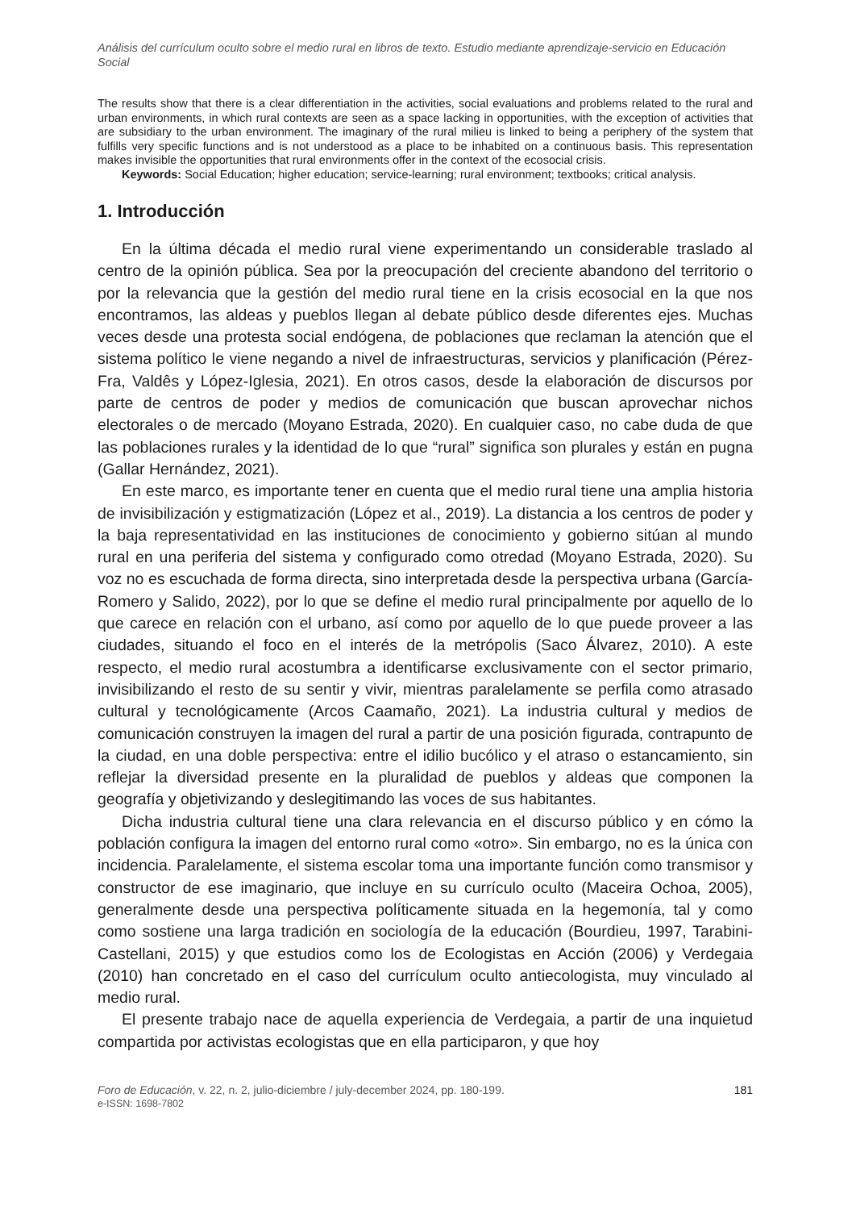Análisis del currículum oculto sobre el medio rural en libros de texto. Estudio mediante aprendizaje-servicio en Educación Social
The results show that there is a clear differentiation in the activities, social evaluations and problems related to the rural and urban environments, in which rural contexts are seen as a space lacking in opportunities, with the exception of activities that are subsidiary to the urban environment. The imaginary of the rural milieu is linked to being a periphery of the system that fulfills very specific functions and is not understood as a place to be inhabited on a continuous basis. This representation makes invisible the opportunities that rural environments offer in the context of the ecosocial crisis.
Keywords: Social Education; higher education; service-learning; rural environment; textbooks; critical analysis.
1. Introducción
En la última década el medio rural viene experimentando un considerable traslado al centro de la opinión pública. Sea por la preocupación del creciente abandono del territorio o por la relevancia que la gestión del medio rural tiene en la crisis ecosocial en la que nos encontramos, las aldeas y pueblos llegan al debate público desde diferentes ejes. Muchas veces desde una protesta social endógena, de poblaciones que reclaman la atención que el sistema político le viene negando a nivel de infraestructuras, servicios y planificación (Pérez-Fra, Valdês y López-Iglesia, 2021). En otros casos, desde la elaboración de discursos por parte de centros de poder y medios de comunicación que buscan aprovechar nichos electorales o de mercado (Moyano Estrada, 2020). En cualquier caso, no cabe duda de que las poblaciones rurales y la identidad de lo que “rural” significa son plurales y están en pugna (Gallar Hernández, 2021).
En este marco, es importante tener en cuenta que el medio rural tiene una amplia historia de invisibilización y estigmatización (López et al., 2019). La distancia a los centros de poder y la baja representatividad en las instituciones de conocimiento y gobierno sitúan al mundo rural en una periferia del sistema y configurado como otredad (Moyano Estrada, 2020). Su voz no es escuchada de forma directa, sino interpretada desde la perspectiva urbana (García-Romero y Salido, 2022), por lo que se define el medio rural principalmente por aquello de lo que carece en relación con el urbano, así como por aquello de lo que puede proveer a las ciudades, situando el foco en el interés de la metrópolis (Saco Álvarez, 2010). A este respecto, el medio rural acostumbra a identificarse exclusivamente con el sector primario, invisibilizando el resto de su sentir y vivir, mientras paralelamente se perfila como atrasado cultural y tecnológicamente (Arcos Caamaño, 2021). La industria cultural y medios de comunicación construyen la imagen del rural a partir de una posición figurada, contrapunto de la ciudad, en una doble perspectiva: entre el idilio bucólico y el atraso o estancamiento, sin reflejar la diversidad presente en la pluralidad de pueblos y aldeas que componen la geografía y objetivizando y deslegitimando las voces de sus habitantes.
Dicha industria cultural tiene una clara relevancia en el discurso público y en cómo la población configura la imagen del entorno rural como «otro». Sin embargo, no es la única con incidencia. Paralelamente, el sistema escolar toma una importante función como transmisor y constructor de ese imaginario, que incluye en su currículo oculto (Maceira Ochoa, 2005), generalmente desde una perspectiva políticamente situada en la hegemonía, tal y como como sostiene una larga tradición en sociología de la educación (Bourdieu, 1997, Tarabini-Castellani, 2015) y que estudios como los de Ecologistas en Acción (2006) y Verdegaia (2010) han concretado en el caso del currículum oculto antiecologista, muy vinculado al medio rural.
El presente trabajo nace de aquella experiencia de Verdegaia, a partir de una inquietud compartida por activistas ecologistas que en ella participaron, y que hoy
Foro de Educación, v. 22, n. 2, julio-diciembre / july-december 2024, pp. 180-199.
e-ISSN: 1698-7802
181